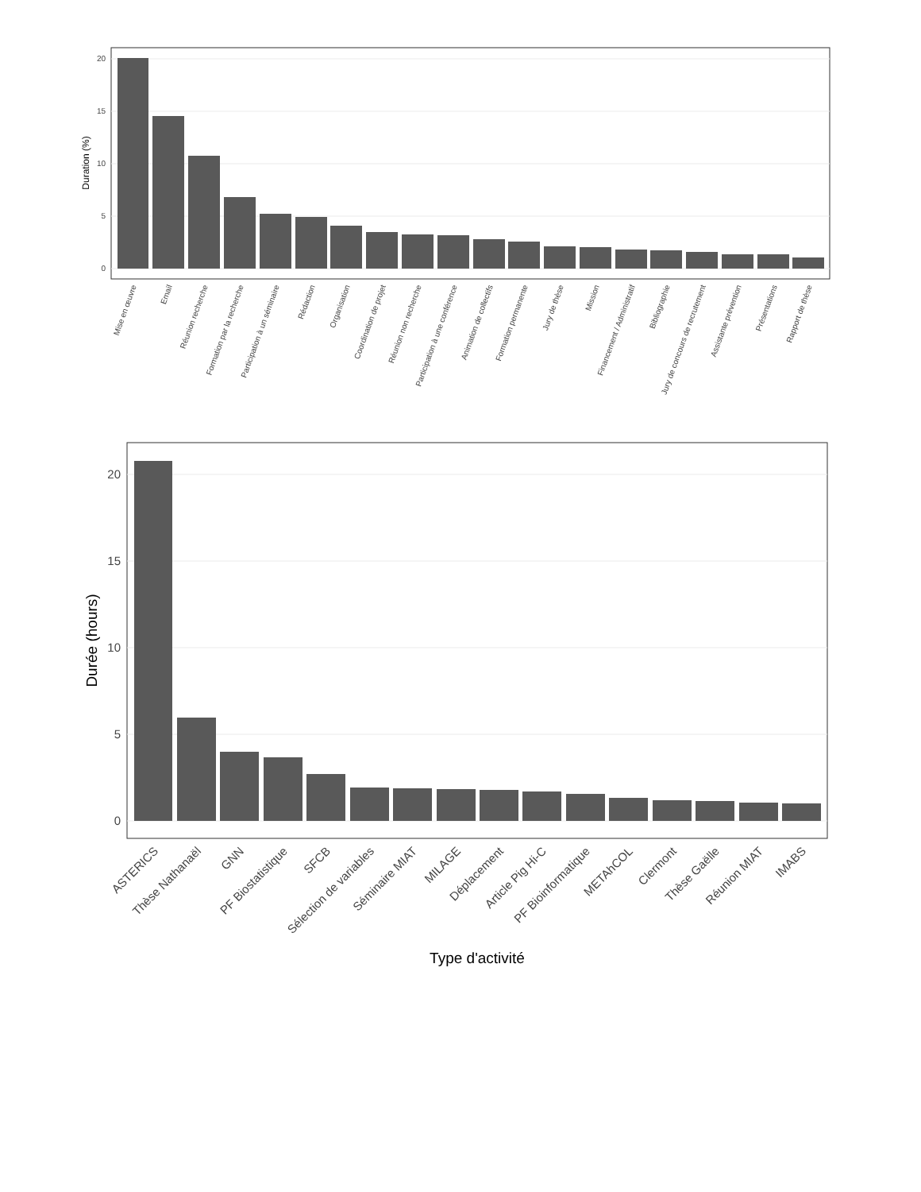0
5
10
15
20
Duration (%)
Mise en œuvre
Email
Réunion recherche
Formation par la recherche
Participation à un séminaire
Rédaction
Organisation
Coordination de projet
Réunion non recherche
Participation à une conférence
Animation de collectifs
Formation permanente
Jury de thèse
Mission
Financement / Administratif
Bibliographie
Jury de concours de recrutement
Assistante prévention
Présentations
Rapport de thèse
0
5
10
15
20
Durée (hours)
ASTERICS
Thèse Nathanaël
GNN
PF Biostatistique
SFCB
Sélection de variables
Séminaire MIAT
MILAGE
Déplacement
Article Pig Hi-C
PF Bioinformatique
METAhCOL
Clermont
Thèse Gaëlle
Réunion MIAT
IMABS
Type d'activité